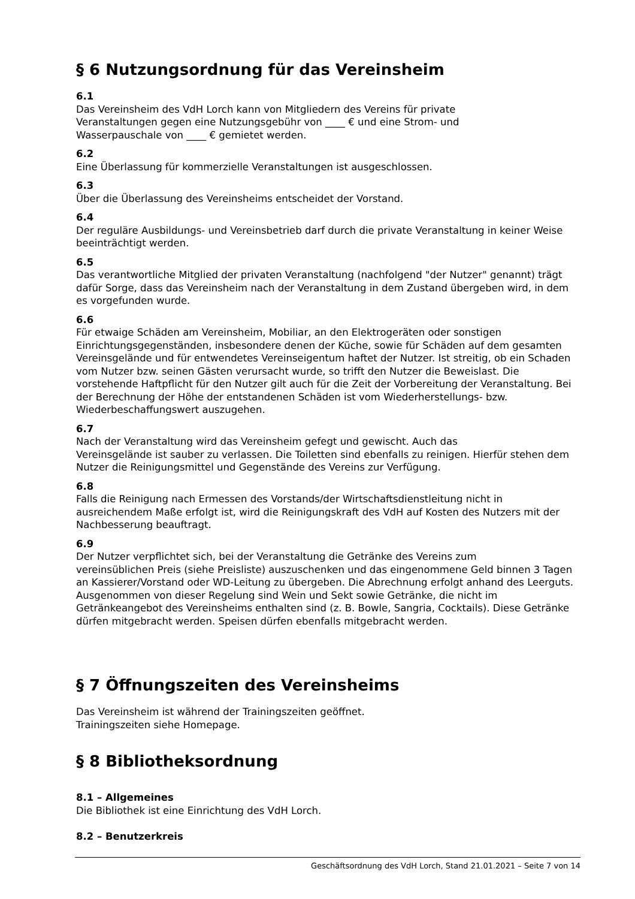§ 6 Nutzungsordnung für das Vereinsheim
6.1
Das Vereinsheim des VdH Lorch kann von Mitgliedern des Vereins für private
Veranstaltungen gegen eine Nutzungsgebühr von ____ € und eine Strom- und
Wasserpauschale von ____ € gemietet werden.
6.2
Eine Überlassung für kommerzielle Veranstaltungen ist ausgeschlossen.
6.3
Über die Überlassung des Vereinsheims entscheidet der Vorstand.
6.4
Der reguläre Ausbildungs- und Vereinsbetrieb darf durch die private Veranstaltung in keiner Weise beeinträchtigt werden.
6.5
Das verantwortliche Mitglied der privaten Veranstaltung (nachfolgend "der Nutzer" genannt) trägt dafür Sorge, dass das Vereinsheim nach der Veranstaltung in dem Zustand übergeben wird, in dem es vorgefunden wurde.
6.6
Für etwaige Schäden am Vereinsheim, Mobiliar, an den Elektrogeräten oder sonstigen Einrichtungsgegenständen, insbesondere denen der Küche, sowie für Schäden auf dem gesamten Vereinsgelände und für entwendetes Vereinseigentum haftet der Nutzer. Ist streitig, ob ein Schaden vom Nutzer bzw. seinen Gästen verursacht wurde, so trifft den Nutzer die Beweislast. Die vorstehende Haftpflicht für den Nutzer gilt auch für die Zeit der Vorbereitung der Veranstaltung. Bei der Berechnung der Höhe der entstandenen Schäden ist vom Wiederherstellungs- bzw. Wiederbeschaffungswert auszugehen.
6.7
Nach der Veranstaltung wird das Vereinsheim gefegt und gewischt. Auch das
Vereinsgelände ist sauber zu verlassen. Die Toiletten sind ebenfalls zu reinigen. Hierfür stehen dem Nutzer die Reinigungsmittel und Gegenstände des Vereins zur Verfügung.
6.8
Falls die Reinigung nach Ermessen des Vorstands/der Wirtschaftsdienstleitung nicht in ausreichendem Maße erfolgt ist, wird die Reinigungskraft des VdH auf Kosten des Nutzers mit der Nachbesserung beauftragt.
6.9
Der Nutzer verpflichtet sich, bei der Veranstaltung die Getränke des Vereins zum
vereinsüblichen Preis (siehe Preisliste) auszuschenken und das eingenommene Geld binnen 3 Tagen an Kassierer/Vorstand oder WD-Leitung zu übergeben. Die Abrechnung erfolgt anhand des Leerguts. Ausgenommen von dieser Regelung sind Wein und Sekt sowie Getränke, die nicht im Getränkeangebot des Vereinsheims enthalten sind (z. B. Bowle, Sangria, Cocktails). Diese Getränke dürfen mitgebracht werden. Speisen dürfen ebenfalls mitgebracht werden.
§ 7 Öffnungszeiten des Vereinsheims
Das Vereinsheim ist während der Trainingszeiten geöffnet.
Trainingszeiten siehe Homepage.
§ 8 Bibliotheksordnung
8.1 – Allgemeines
Die Bibliothek ist eine Einrichtung des VdH Lorch.
8.2 – Benutzerkreis
Geschäftsordnung des VdH Lorch, Stand 21.01.2021 – Seite 7 von 14